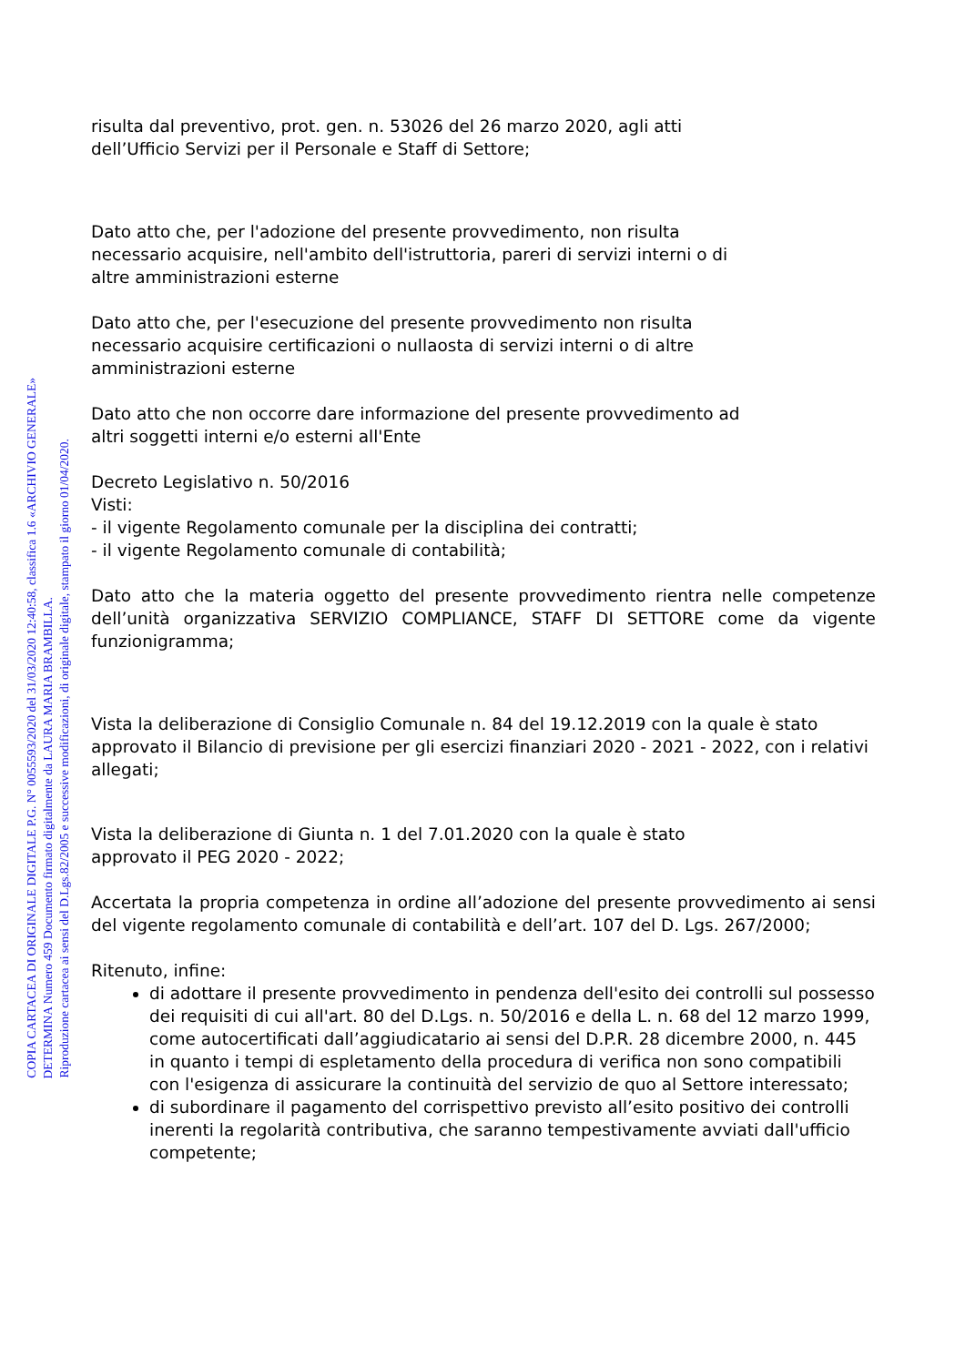COPIA CARTACEA DI ORIGINALE DIGITALE P.G. N° 0055593/2020 del 31/03/2020 12:40:58, classifica 1.6 «ARCHIVIO GENERALE»
DETERMINA Numero 459 Documento firmato digitalmente da LAURA MARIA BRAMBILLA.
Riproduzione cartacea ai sensi del D.Lgs.82/2005 e successive modificazioni, di originale digitale, stampato il giorno 01/04/2020.
risulta dal preventivo, prot. gen. n. 53026 del 26 marzo 2020, agli atti
dell’Ufficio Servizi per il Personale e Staff di Settore;
Dato atto che, per l'adozione del presente provvedimento, non risulta
necessario acquisire, nell'ambito dell'istruttoria, pareri di servizi interni o di
altre amministrazioni esterne
Dato atto che, per l'esecuzione del presente provvedimento non risulta
necessario acquisire certificazioni o nullaosta di servizi interni o di altre
amministrazioni esterne
Dato atto che non occorre dare informazione del presente provvedimento ad
altri soggetti interni e/o esterni all'Ente
Decreto Legislativo n. 50/2016
Visti:
- il vigente Regolamento comunale per la disciplina dei contratti;
- il vigente Regolamento comunale di contabilità;
Dato atto che la materia oggetto del presente provvedimento rientra nelle competenze dell’unità organizzativa SERVIZIO COMPLIANCE, STAFF DI SETTORE come da vigente funzionigramma;
Vista la deliberazione di Consiglio Comunale n. 84 del 19.12.2019 con la quale è stato approvato il Bilancio di previsione per gli esercizi finanziari 2020 - 2021 - 2022, con i relativi allegati;
Vista la deliberazione di Giunta n. 1 del 7.01.2020 con la quale è stato
approvato il PEG 2020 - 2022;
Accertata la propria competenza in ordine all’adozione del presente provvedimento ai sensi del vigente regolamento comunale di contabilità e dell’art. 107 del D. Lgs. 267/2000;
Ritenuto, infine:
di adottare il presente provvedimento in pendenza dell'esito dei controlli sul possesso dei requisiti di cui all'art. 80 del D.Lgs. n. 50/2016 e della L. n. 68 del 12 marzo 1999, come autocertificati dall’aggiudicatario ai sensi del D.P.R. 28 dicembre 2000, n. 445 in quanto i tempi di espletamento della procedura di verifica non sono compatibili con l'esigenza di assicurare la continuità del servizio de quo al Settore interessato;
di subordinare il pagamento del corrispettivo previsto all’esito positivo dei controlli inerenti la regolarità contributiva, che saranno tempestivamente avviati dall'ufficio competente;